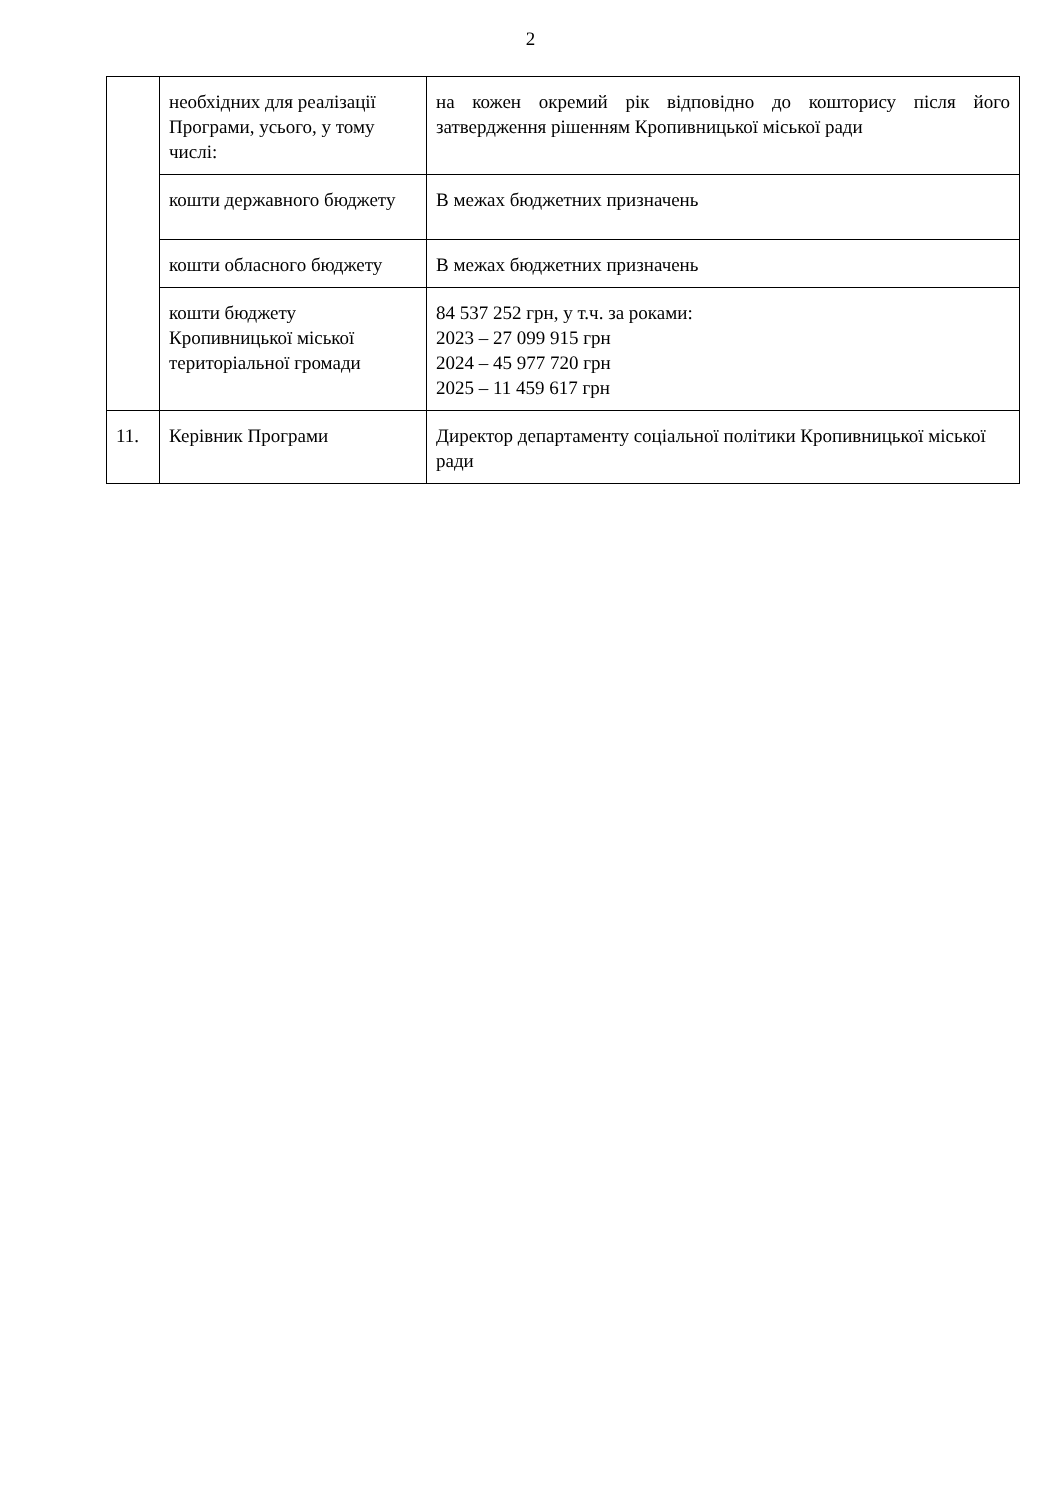2
| | необхідних для реалізації Програми, усього, у тому числі: | на кожен окремий рік відповідно до кошторису після його затвердження рішенням Кропивницької міської ради |
| | кошти державного бюджету | В межах бюджетних призначень |
| | кошти обласного бюджету | В межах бюджетних призначень |
| | кошти бюджету Кропивницької міської територіальної громади | 84 537 252 грн, у т.ч. за роками: 2023 – 27 099 915 грн 2024 – 45 977 720 грн 2025 – 11 459 617 грн |
| 11. | Керівник Програми | Директор департаменту соціальної політики Кропивницької міської ради |